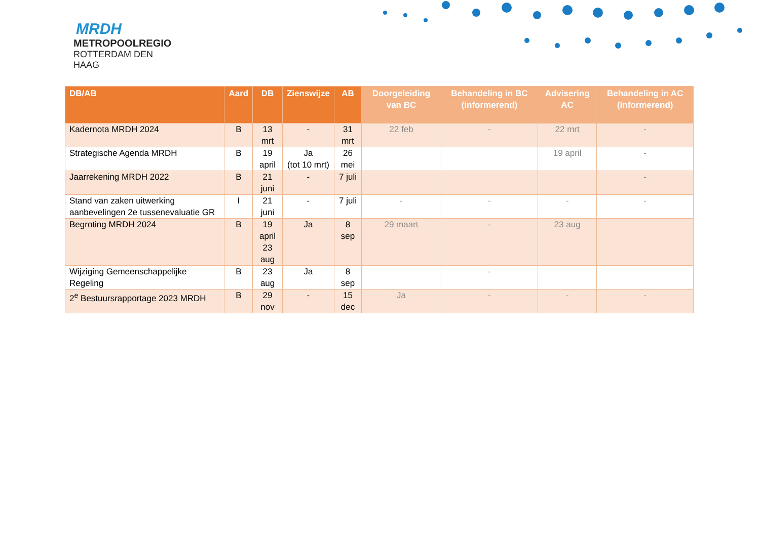MRDH
METROPOOLREGIO
ROTTERDAM DEN HAAG
| DB/AB | Aard | DB | Zienswijze | AB | Doorgeleiding van BC | Behandeling in BC (informerend) | Advisering AC | Behandeling in AC (informerend) |
| --- | --- | --- | --- | --- | --- | --- | --- | --- |
| Kadernota MRDH 2024 | B | 13 mrt | - | 31 mrt | 22 feb | - | 22 mrt | - |
| Strategische Agenda MRDH | B | 19 april | Ja (tot 10 mrt) | 26 mei | | | 19 april | - |
| Jaarrekening MRDH 2022 | B | 21 juni | - | 7 juli | | | | - |
| Stand van zaken uitwerking aanbevelingen 2e tussenevaluatie GR | I | 21 juni | - | 7 juli | - | - | - | - |
| Begroting MRDH 2024 | B | 19 april 23 aug | Ja | 8 sep | 29 maart | - | 23 aug | |
| Wijziging Gemeenschappelijke Regeling | B | 23 aug | Ja | 8 sep | | - | | |
| 2<sup>e</sup> Bestuursrapportage 2023 MRDH | B | 29 nov | - | 15 dec | Ja | - | - | - |